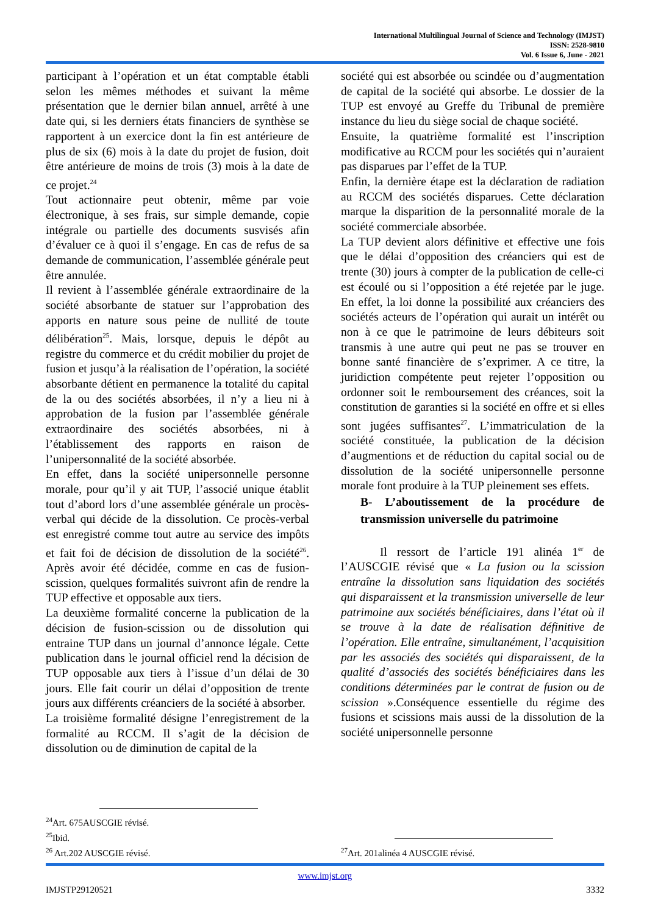International Multilingual Journal of Science and Technology (IMJST)
ISSN: 2528-9810
Vol. 6 Issue 6, June - 2021
participant à l’opération et un état comptable établi selon les mêmes méthodes et suivant la même présentation que le dernier bilan annuel, arrêté à une date qui, si les derniers états financiers de synthèse se rapportent à un exercice dont la fin est antérieure de plus de six (6) mois à la date du projet de fusion, doit être antérieure de moins de trois (3) mois à la date de ce projet.<sup>24</sup>
Tout actionnaire peut obtenir, même par voie électronique, à ses frais, sur simple demande, copie intégrale ou partielle des documents susvisés afin d’évaluer ce à quoi il s’engage. En cas de refus de sa demande de communication, l’assemblée générale peut être annulée.
Il revient à l’assemblée générale extraordinaire de la société absorbante de statuer sur l’approbation des apports en nature sous peine de nullité de toute délibération<sup>25</sup>. Mais, lorsque, depuis le dépôt au registre du commerce et du crédit mobilier du projet de fusion et jusqu’à la réalisation de l’opération, la société absorbante détient en permanence la totalité du capital de la ou des sociétés absorbées, il n’y a lieu ni à approbation de la fusion par l’assemblée générale extraordinaire des sociétés absorbées, ni à l’établissement des rapports en raison de l’unipersonnalité de la société absorbée.
En effet, dans la société unipersonnelle personne morale, pour qu’il y ait TUP, l’associé unique établit tout d’abord lors d’une assemblée générale un procès-verbal qui décide de la dissolution. Ce procès-verbal est enregistré comme tout autre au service des impôts et fait foi de décision de dissolution de la société<sup>26</sup>. Après avoir été décidée, comme en cas de fusion-scission, quelques formalités suivront afin de rendre la TUP effective et opposable aux tiers.
La deuxième formalité concerne la publication de la décision de fusion-scission ou de dissolution qui entraine TUP dans un journal d’annonce légale. Cette publication dans le journal officiel rend la décision de TUP opposable aux tiers à l’issue d’un délai de 30 jours. Elle fait courir un délai d’opposition de trente jours aux différents créanciers de la société à absorber.
La troisième formalité désigne l’enregistrement de la formalité au RCCM. Il s’agit de la décision de dissolution ou de diminution de capital de la
<sup>24</sup> Art. 675AUSCGIE révisé.
<sup>25</sup> Ibid.
<sup>26</sup> Art.202 AUSCGIE révisé.
société qui est absorbée ou scindée ou d’augmentation de capital de la société qui absorbe. Le dossier de la TUP est envoyé au Greffe du Tribunal de première instance du lieu du siège social de chaque société.
Ensuite, la quatrième formalité est l’inscription modificative au RCCM pour les sociétés qui n’auraient pas disparues par l’effet de la TUP.
Enfin, la dernière étape est la déclaration de radiation au RCCM des sociétés disparues. Cette déclaration marque la disparition de la personnalité morale de la société commerciale absorbée.
La TUP devient alors définitive et effective une fois que le délai d’opposition des créanciers qui est de trente (30) jours à compter de la publication de celle-ci est écoulé ou si l’opposition a été rejetée par le juge. En effet, la loi donne la possibilité aux créanciers des sociétés acteurs de l’opération qui aurait un intérêt ou non à ce que le patrimoine de leurs débiteurs soit transmis à une autre qui peut ne pas se trouver en bonne santé financière de s’exprimer. A ce titre, la juridiction compétente peut rejeter l’opposition ou ordonner soit le remboursement des créances, soit la constitution de garanties si la société en offre et si elles sont jugées suffisantes<sup>27</sup>. L’immatriculation de la société constituée, la publication de la décision d’augmentions et de réduction du capital social ou de dissolution de la société unipersonnelle personne morale font produire à la TUP pleinement ses effets.
B- L’aboutissement de la procédure de transmission universelle du patrimoine
Il ressort de l’article 191 alinéa 1<sup>er</sup> de l’AUSCGIE révisé que « La fusion ou la scission entraîne la dissolution sans liquidation des sociétés qui disparaissent et la transmission universelle de leur patrimoine aux sociétés bénéficiaires, dans l’état où il se trouve à la date de réalisation définitive de l’opération. Elle entraîne, simultanément, l’acquisition par les associés des sociétés qui disparaissent, de la qualité d’associés des sociétés bénéficiaires dans les conditions déterminées par le contrat de fusion ou de scission ».Conséquence essentielle du régime des fusions et scissions mais aussi de la dissolution de la société unipersonnelle personne
<sup>27</sup> Art. 201alinéa 4 AUSCGIE révisé.
www.imjst.org
IMJSTP29120521 3332